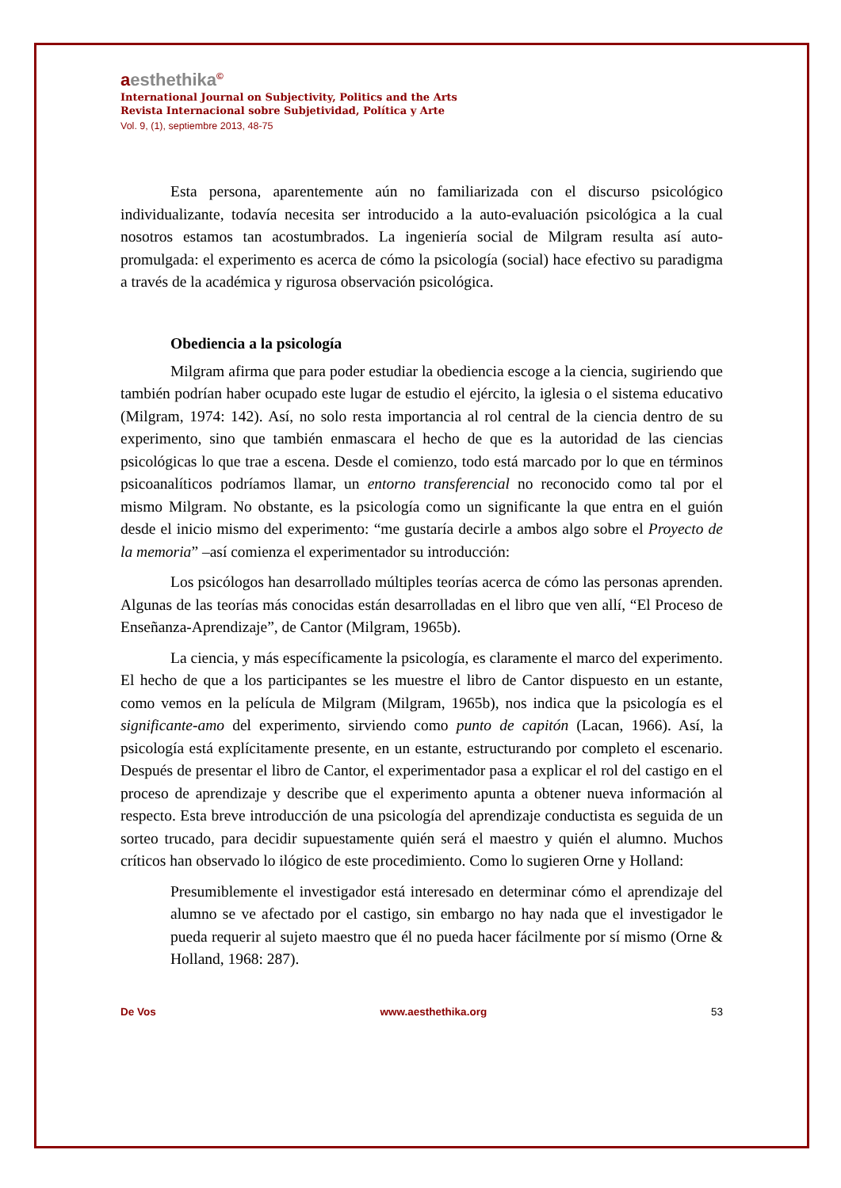aesthethika<sup>©</sup>
International Journal on Subjectivity, Politics and the Arts
Revista Internacional sobre Subjetividad, Política y Arte
Vol. 9, (1), septiembre 2013, 48-75
Esta persona, aparentemente aún no familiarizada con el discurso psicológico individualizante, todavía necesita ser introducido a la auto-evaluación psicológica a la cual nosotros estamos tan acostumbrados. La ingeniería social de Milgram resulta así auto-promulgada: el experimento es acerca de cómo la psicología (social) hace efectivo su paradigma a través de la académica y rigurosa observación psicológica.
Obediencia a la psicología
Milgram afirma que para poder estudiar la obediencia escoge a la ciencia, sugiriendo que también podrían haber ocupado este lugar de estudio el ejército, la iglesia o el sistema educativo (Milgram, 1974: 142). Así, no solo resta importancia al rol central de la ciencia dentro de su experimento, sino que también enmascara el hecho de que es la autoridad de las ciencias psicológicas lo que trae a escena. Desde el comienzo, todo está marcado por lo que en términos psicoanalíticos podríamos llamar, un entorno transferencial no reconocido como tal por el mismo Milgram. No obstante, es la psicología como un significante la que entra en el guión desde el inicio mismo del experimento: “me gustaría decirle a ambos algo sobre el Proyecto de la memoria” –así comienza el experimentador su introducción:
Los psicólogos han desarrollado múltiples teorías acerca de cómo las personas aprenden. Algunas de las teorías más conocidas están desarrolladas en el libro que ven allí, “El Proceso de Enseñanza-Aprendizaje”, de Cantor (Milgram, 1965b).
La ciencia, y más específicamente la psicología, es claramente el marco del experimento. El hecho de que a los participantes se les muestre el libro de Cantor dispuesto en un estante, como vemos en la película de Milgram (Milgram, 1965b), nos indica que la psicología es el significante-amo del experimento, sirviendo como punto de capitón (Lacan, 1966). Así, la psicología está explícitamente presente, en un estante, estructurando por completo el escenario. Después de presentar el libro de Cantor, el experimentador pasa a explicar el rol del castigo en el proceso de aprendizaje y describe que el experimento apunta a obtener nueva información al respecto. Esta breve introducción de una psicología del aprendizaje conductista es seguida de un sorteo trucado, para decidir supuestamente quién será el maestro y quién el alumno. Muchos críticos han observado lo ilógico de este procedimiento. Como lo sugieren Orne y Holland:
Presumiblemente el investigador está interesado en determinar cómo el aprendizaje del alumno se ve afectado por el castigo, sin embargo no hay nada que el investigador le pueda requerir al sujeto maestro que él no pueda hacer fácilmente por sí mismo (Orne & Holland, 1968: 287).
De Vos www.aesthethika.org 53